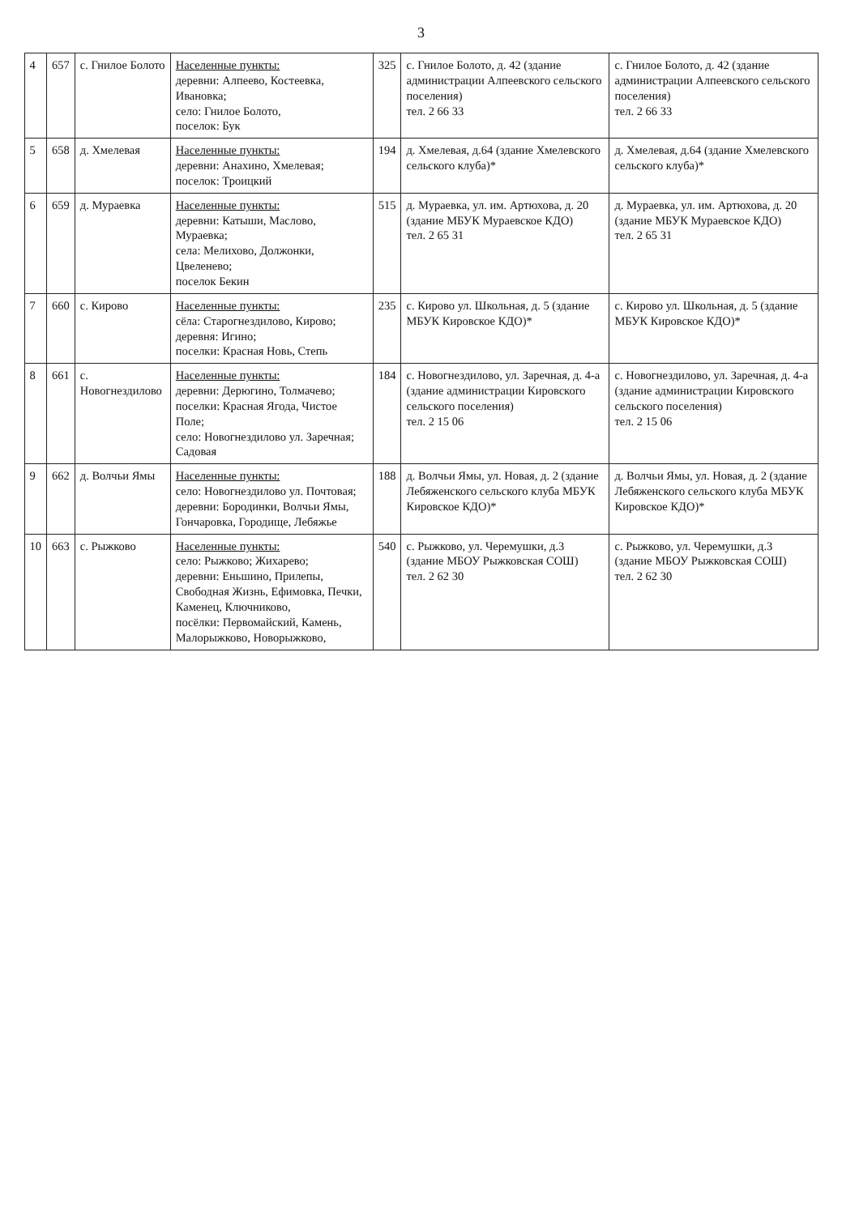3
| 4 | 657 | с. Гнилое Болото | Населенные пункты: деревни: Алпеево, Костеевка, Ивановка; село: Гнилое Болото, поселок: Бук | 325 | с. Гнилое Болото, д. 42 (здание администрации Алпеевского сельского поселения) тел. 2 66 33 | с. Гнилое Болото, д. 42 (здание администрации Алпеевского сельского поселения) тел. 2 66 33 |
| 5 | 658 | д. Хмелевая | Населенные пункты: деревни: Анахино, Хмелевая; поселок: Троицкий | 194 | д. Хмелевая, д.64 (здание Хмелевского сельского клуба)* | д. Хмелевая, д.64 (здание Хмелевского сельского клуба)* |
| 6 | 659 | д. Мураевка | Населенные пункты: деревни: Катыши, Маслово, Мураевка; села: Мелихово, Должонки, Цвеленево; поселок Бекин | 515 | д. Мураевка, ул. им. Артюхова, д. 20 (здание МБУК Мураевское КДО) тел. 2 65 31 | д. Мураевка, ул. им. Артюхова, д. 20 (здание МБУК Мураевское КДО) тел. 2 65 31 |
| 7 | 660 | с. Кирово | Населенные пункты: сёла: Старогнездилово, Кирово; деревня: Игино; поселки: Красная Новь, Степь | 235 | с. Кирово ул. Школьная, д. 5 (здание МБУК Кировское КДО)* | с. Кирово ул. Школьная, д. 5 (здание МБУК Кировское КДО)* |
| 8 | 661 | с. Новогнездилово | Населенные пункты: деревни: Дерюгино, Толмачево; поселки: Красная Ягода, Чистое Поле; село: Новогнездилово ул. Заречная; Садовая | 184 | с. Новогнездилово, ул. Заречная, д. 4-а (здание администрации Кировского сельского поселения) тел. 2 15 06 | с. Новогнездилово, ул. Заречная, д. 4-а (здание администрации Кировского сельского поселения) тел. 2 15 06 |
| 9 | 662 | д. Волчьи Ямы | Населенные пункты: село: Новогнездилово ул. Почтовая; деревни: Бородинки, Волчьи Ямы, Гончаровка, Городище, Лебяжье | 188 | д. Волчьи Ямы, ул. Новая, д. 2 (здание Лебяженского сельского клуба МБУК Кировское КДО)* | д. Волчьи Ямы, ул. Новая, д. 2 (здание Лебяженского сельского клуба МБУК Кировское КДО)* |
| 10 | 663 | с. Рыжково | Населенные пункты: село: Рыжково; Жихарево; деревни: Еньшино, Прилепы, Свободная Жизнь, Ефимовка, Печки, Каменец, Ключниково, посёлки: Первомайский, Камень, Малорыжково, Новорыжково, | 540 | с. Рыжково, ул. Черемушки, д.3 (здание МБОУ Рыжковская СОШ) тел. 2 62 30 | с. Рыжково, ул. Черемушки, д.3 (здание МБОУ Рыжковская СОШ) тел. 2 62 30 |